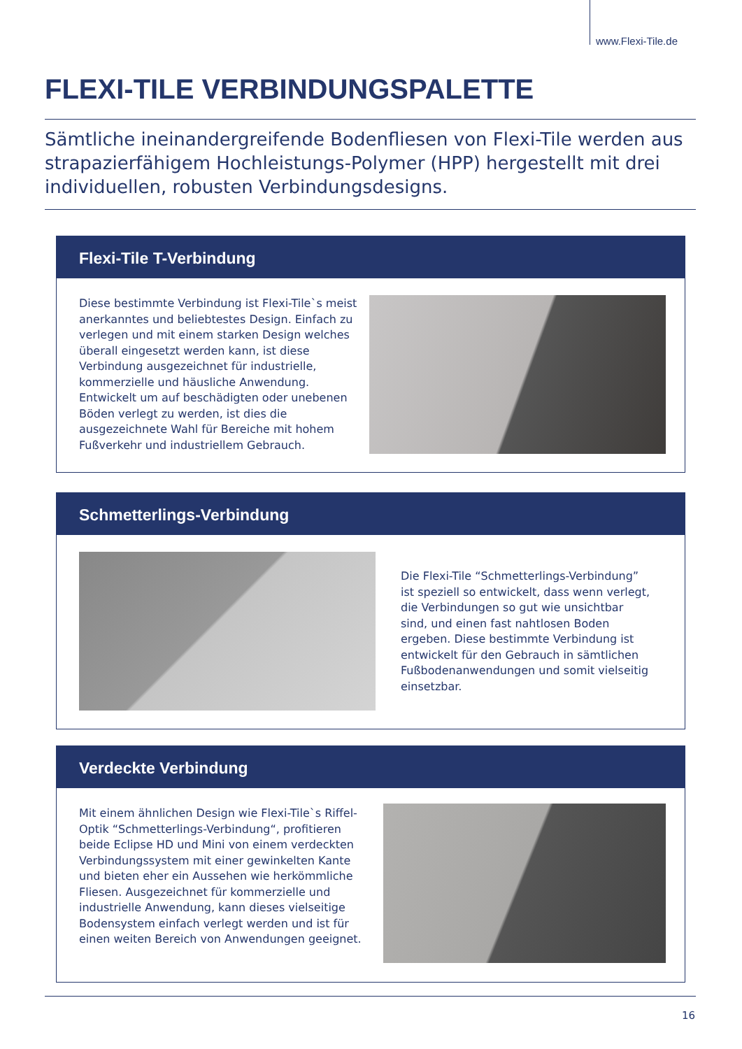www.Flexi-Tile.de
FLEXI-TILE VERBINDUNGSPALETTE
Sämtliche ineinandergreifende Bodenfliesen von Flexi-Tile werden aus strapazierfähigem Hochleistungs-Polymer (HPP) hergestellt mit drei individuellen, robusten Verbindungsdesigns.
Flexi-Tile T-Verbindung
Diese bestimmte Verbindung ist Flexi-Tile`s meist anerkanntes und beliebtestes Design. Einfach zu verlegen und mit einem starken Design welches überall eingesetzt werden kann, ist diese Verbindung ausgezeichnet für industrielle, kommerzielle und häusliche Anwendung. Entwickelt um auf beschädigten oder unebenen Böden verlegt zu werden, ist dies die ausgezeichnete Wahl für Bereiche mit hohem Fußverkehr und industriellem Gebrauch.
Schmetterlings-Verbindung
Die Flexi-Tile “Schmetterlings-Verbindung” ist speziell so entwickelt, dass wenn verlegt, die Verbindungen so gut wie unsichtbar sind, und einen fast nahtlosen Boden ergeben. Diese bestimmte Verbindung ist entwickelt für den Gebrauch in sämtlichen Fußbodenanwendungen und somit vielseitig einsetzbar.
Verdeckte Verbindung
Mit einem ähnlichen Design wie Flexi-Tile`s Riffel-Optik “Schmetterlings-Verbindung“, profitieren beide Eclipse HD und Mini von einem verdeckten Verbindungssystem mit einer gewinkelten Kante und bieten eher ein Aussehen wie herkömmliche Fliesen. Ausgezeichnet für kommerzielle und industrielle Anwendung, kann dieses vielseitige Bodensystem einfach verlegt werden und ist für einen weiten Bereich von Anwendungen geeignet.
16